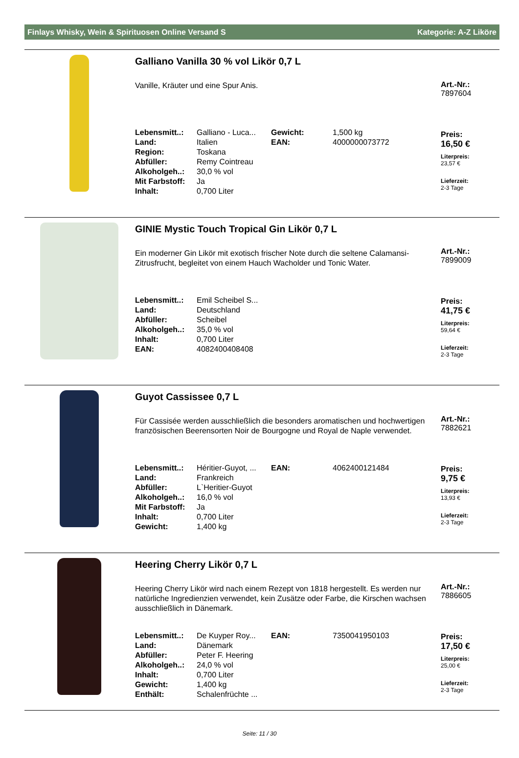Finlays Whisky, Wein & Spirituosen Online Versand S Kategorie: A-Z Liköre
Galliano Vanilla 30 % vol Likör 0,7 L
Vanille, Kräuter und eine Spur Anis.
| Lebensmitt..: | Galliano - Luca... | Gewicht: | 1,500 kg |
| Land: | Italien | EAN: | 4000000073772 |
| Region: | Toskana | | |
| Abfüller: | Remy Cointreau | | |
| Alkoholgeh..: | 30,0 % vol | | |
| Mit Farbstoff: | Ja | | |
| Inhalt: | 0,700 Liter | | |
Art.-Nr.:
7897604
Preis:
16,50 €
Literpreis:
23,57 €
Lieferzeit:
2-3 Tage
GINIE Mystic Touch Tropical Gin Likör 0,7 L
Ein moderner Gin Likör mit exotisch frischer Note durch die seltene Calamansi-Zitrusfrucht, begleitet von einem Hauch Wacholder und Tonic Water.
| Lebensmitt..: | Emil Scheibel S... |
| Land: | Deutschland |
| Abfüller: | Scheibel |
| Alkoholgeh..: | 35,0 % vol |
| Inhalt: | 0,700 Liter |
| EAN: | 4082400408408 |
Art.-Nr.:
7899009
Preis:
41,75 €
Literpreis:
59,64 €
Lieferzeit:
2-3 Tage
Guyot Cassissee 0,7 L
Für Cassisée werden ausschließlich die besonders aromatischen und hochwertigen französischen Beerensorten Noir de Bourgogne und Royal de Naple verwendet.
| Lebensmitt..: | Héritier-Guyot, ... | EAN: | 4062400121484 |
| Land: | Frankreich | | |
| Abfüller: | L`Heritier-Guyot | | |
| Alkoholgeh..: | 16,0 % vol | | |
| Mit Farbstoff: | Ja | | |
| Inhalt: | 0,700 Liter | | |
| Gewicht: | 1,400 kg | | |
Art.-Nr.:
7882621
Preis:
9,75 €
Literpreis:
13,93 €
Lieferzeit:
2-3 Tage
Heering Cherry Likör 0,7 L
Heering Cherry Likör wird nach einem Rezept von 1818 hergestellt. Es werden nur natürliche Ingredienzien verwendet, kein Zusätze oder Farbe, die Kirschen wachsen ausschließlich in Dänemark.
| Lebensmitt..: | De Kuyper Roy... | EAN: | 7350041950103 |
| Land: | Dänemark | | |
| Abfüller: | Peter F. Heering | | |
| Alkoholgeh..: | 24,0 % vol | | |
| Inhalt: | 0,700 Liter | | |
| Gewicht: | 1,400 kg | | |
| Enthält: | Schalenfrüchte ... | | |
Art.-Nr.:
7886605
Preis:
17,50 €
Literpreis:
25,00 €
Lieferzeit:
2-3 Tage
Seite: 11 / 30